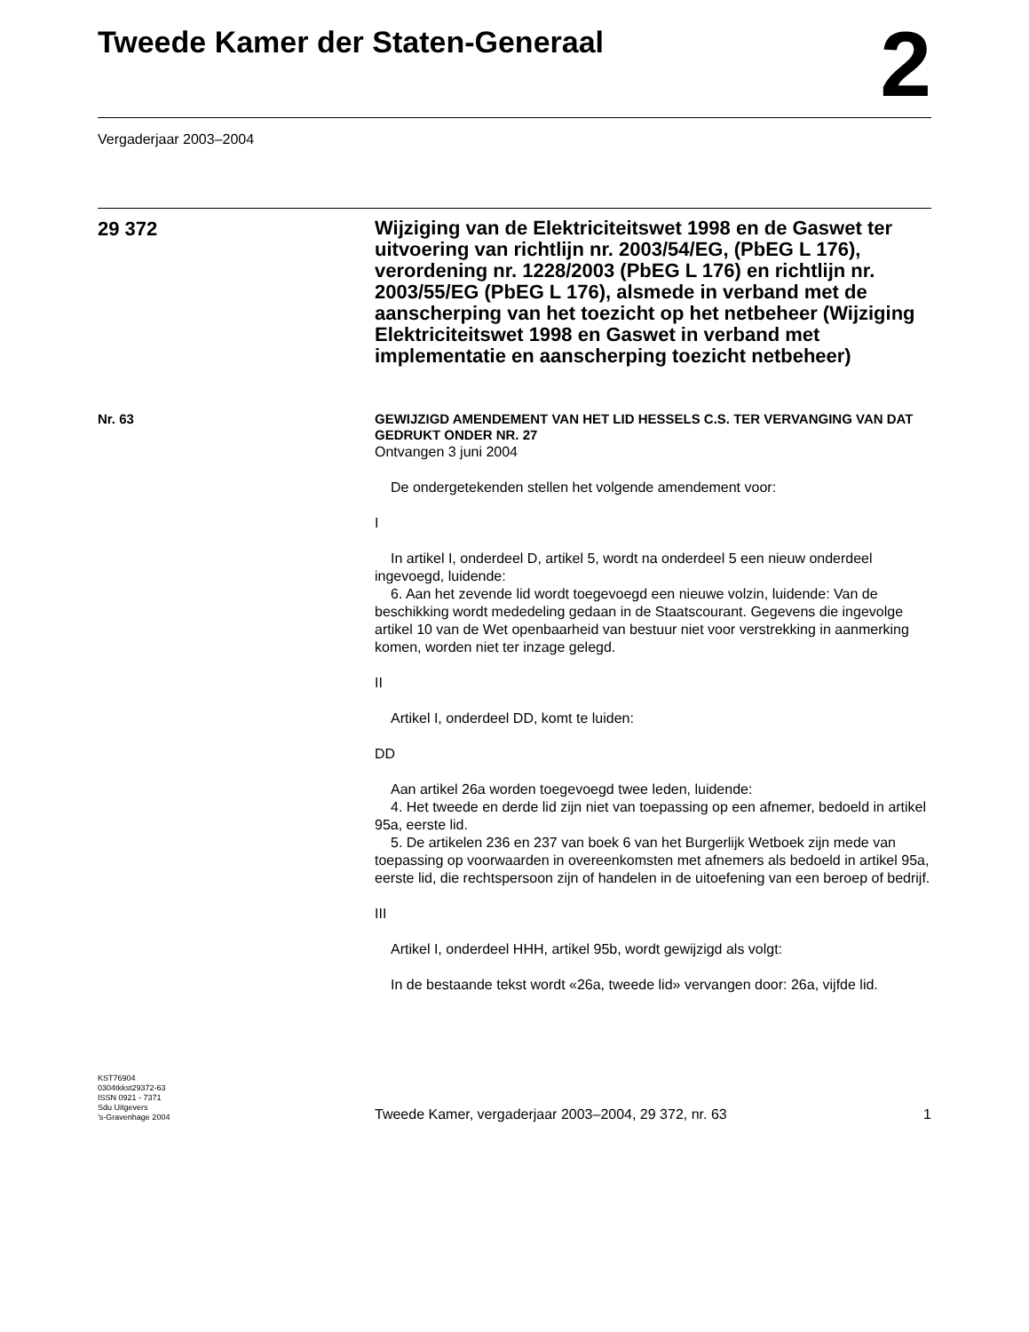Tweede Kamer der Staten-Generaal
2
Vergaderjaar 2003–2004
29 372
Wijziging van de Elektriciteitswet 1998 en de Gaswet ter uitvoering van richtlijn nr. 2003/54/EG, (PbEG L 176), verordening nr. 1228/2003 (PbEG L 176) en richtlijn nr. 2003/55/EG (PbEG L 176), alsmede in verband met de aanscherping van het toezicht op het netbeheer (Wijziging Elektriciteitswet 1998 en Gaswet in verband met implementatie en aanscherping toezicht netbeheer)
Nr. 63
GEWIJZIGD AMENDEMENT VAN HET LID HESSELS C.S. TER VERVANGING VAN DAT GEDRUKT ONDER NR. 27
Ontvangen 3 juni 2004
De ondergetekenden stellen het volgende amendement voor:
I
In artikel I, onderdeel D, artikel 5, wordt na onderdeel 5 een nieuw onderdeel ingevoegd, luidende:
6. Aan het zevende lid wordt toegevoegd een nieuwe volzin, luidende: Van de beschikking wordt mededeling gedaan in de Staatscourant. Gegevens die ingevolge artikel 10 van de Wet openbaarheid van bestuur niet voor verstrekking in aanmerking komen, worden niet ter inzage gelegd.
II
Artikel I, onderdeel DD, komt te luiden:
DD
Aan artikel 26a worden toegevoegd twee leden, luidende:
4. Het tweede en derde lid zijn niet van toepassing op een afnemer, bedoeld in artikel 95a, eerste lid.
5. De artikelen 236 en 237 van boek 6 van het Burgerlijk Wetboek zijn mede van toepassing op voorwaarden in overeenkomsten met afnemers als bedoeld in artikel 95a, eerste lid, die rechtspersoon zijn of handelen in de uitoefening van een beroep of bedrijf.
III
Artikel I, onderdeel HHH, artikel 95b, wordt gewijzigd als volgt:
In de bestaande tekst wordt «26a, tweede lid» vervangen door: 26a, vijfde lid.
KST76904
0304tkkst29372-63
ISSN 0921 - 7371
Sdu Uitgevers
’s-Gravenhage 2004
Tweede Kamer, vergaderjaar 2003–2004, 29 372, nr. 63 1